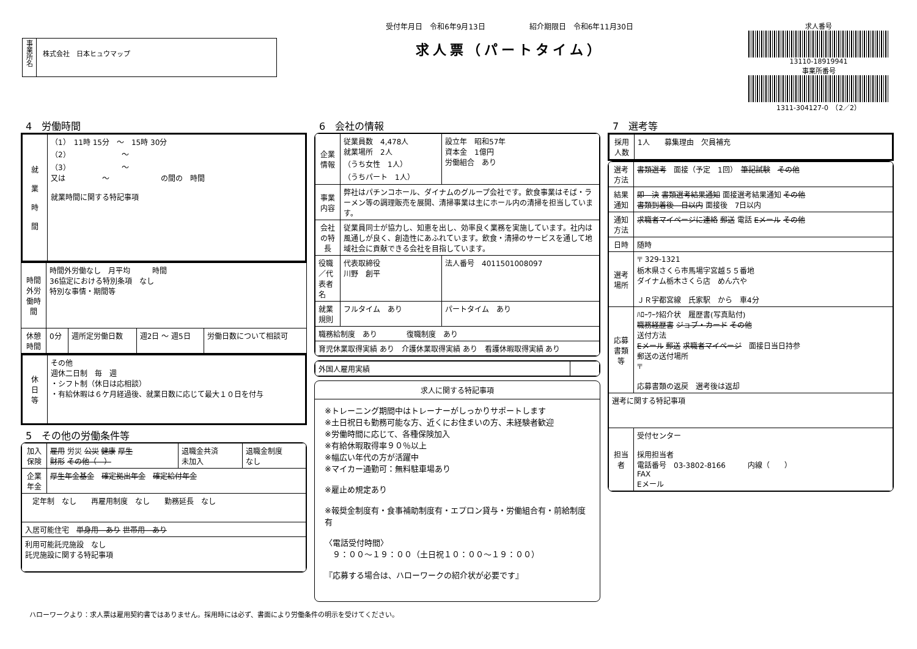事
業
所
名
株式会社　日本ヒュウマップ
受付年月日　令和6年9月13日　　　　　　紹介期限日　令和6年11月30日
求人票（パートタイム）
求人番号
13110-18919941
事業所番号
1311-304127-0　（2／2）
4　労働時間
| 就 業 時 間 | （1） 11時 15分 ～ 15時 30分 （2） ～ （3） ～ 又は ～ の間の 時間 就業時間に関する特記事項 |
| 時間外労働時間 | 時間外労働なし 月平均 時間 36協定における特別条項 なし 特別な事情・期間等 | | | |
| 休憩時間 | 0分 | 週所定労働日数 | 週2日 ～ 週5日 | 労働日数について相談可 |
| 休 日 等 | その他 週休二日制 毎 週 ・シフト制（休日は応相談） ・有給休暇は６ケ月経過後、就業日数に応じて最大１０日を付与 |
5　その他の労働条件等
| 加入保険 | 雇用 労災 公災 健康 厚生 財形 その他（ ） | 退職金共済 未加入 | 退職金制度 なし |
| 企業年金 | 厚生年金基金 確定拠出年金 確定給付年金 | | |
| 定年制 なし 再雇用制度 なし 勤務延長 なし | | | |
| 入居可能住宅 単身用 あり 世帯用 あり | | | |
| 利用可能託児施設 なし 託児施設に関する特記事項 | | | |
6　会社の情報
| 企業情報 | 従業員数 4,478人 就業場所 2人 （うち女性 1人） （うちパート 1人） | 設立年 昭和57年 資本金 1億円 労働組合 あり |
| 事業内容 | 弊社はパチンコホール、ダイナムのグループ会社です。飲食事業はそば・ラーメン等の調理販売を展開、清掃事業は主にホール内の清掃を担当しています。 | |
| 会社の特長 | 従業員同士が協力し、知恵を出し、効率良く業務を実施しています。社内は風通しが良く、創造性にあふれています。飲食・清掃のサービスを通して地域社会に貢献できる会社を目指しています。 | |
| 役職／代表者名 | 代表取締役 川野 創平 | 法人番号 4011501008097 |
| 就業規則 | フルタイム あり | パートタイム あり |
| 職務給制度 あり 復職制度 あり | | |
| 育児休業取得実績 あり 介護休業取得実績 あり 看護休暇取得実績 あり | | |
| 外国人雇用実績 | |
求人に関する特記事項
※トレーニング期間中はトレーナーがしっかりサポートします
※土日祝日も勤務可能な方、近くにお住まいの方、未経験者歓迎
※労働時間に応じて、各種保険加入
※有給休暇取得率９０％以上
※幅広い年代の方が活躍中
※マイカー通勤可：無料駐車場あり
※雇止め規定あり
※報奨金制度有・食事補助制度有・エプロン貸与・労働組合有・前給制度有
〈電話受付時間〉
　９：００～１９：００（土日祝１０：００～１９：００）
『応募する場合は、ハローワークの紹介状が必要です』
7　選考等
| 採用人数 | 1人 募集理由 欠員補充 |
| 選考方法 | 書類選考 面接（予定 1回） 筆記試験 その他 |
| 結果通知 | 即 決 書類選考結果通知 面接選考結果通知 その他 書類到着後 日以内 面接後 7日以内 |
| 通知方法 | 求職者マイページに連絡 郵送 電話 Eメール その他 |
| 日時 | 随時 |
| 選考場所 | 〒 329-1321 栃木県さくら市馬場字宮越５５番地 ダイナム栃木さくら店 めん六や ＪＲ宇都宮線 氏家駅 から 車4分 |
| 応募書類等 | ﾊﾛｰﾜｰｸ紹介状 履歴書(写真貼付) 職務経歴書 ジョブ・カード その他 送付方法 Eメール 郵送 求職者マイページ 面接日当日持参 郵送の送付場所 〒 応募書類の返戻 選考後は返却 |
| 選考に関する特記事項 | |
| 担当者 | 受付センター 採用担当者 電話番号 03-3802-8166 内線（ ） FAX Eメール |
ハローワークより：求人票は雇用契約書ではありません。採用時には必ず、書面により労働条件の明示を受けてください。